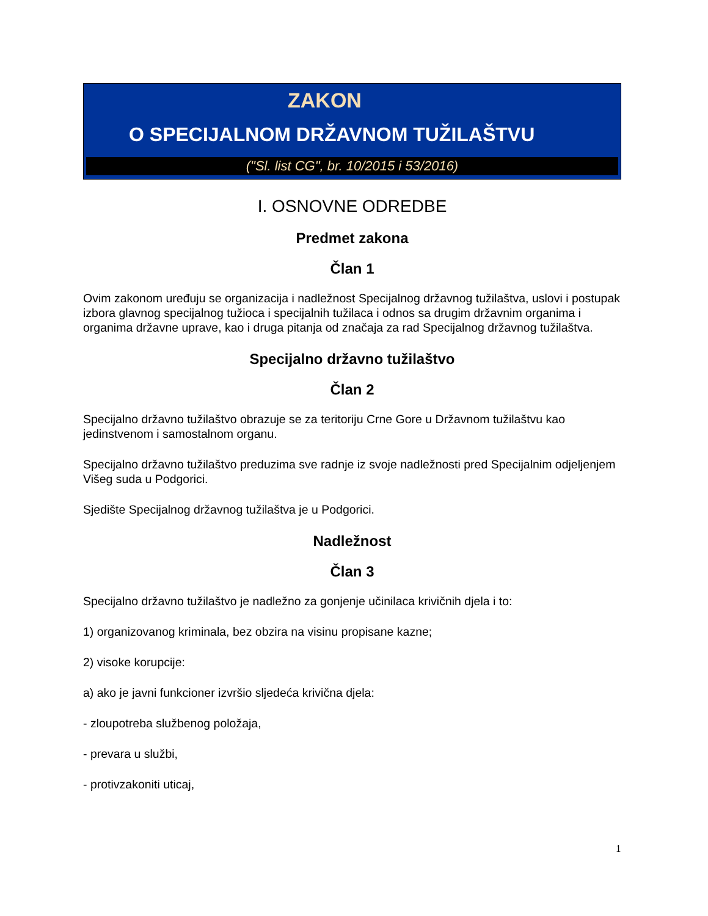ZAKON
O SPECIJALNOM DRŽAVNOM TUŽILAŠTVU
("Sl. list CG", br. 10/2015 i 53/2016)
I. OSNOVNE ODREDBE
Predmet zakona
Član 1
Ovim zakonom uređuju se organizacija i nadležnost Specijalnog državnog tužilaštva, uslovi i postupak izbora glavnog specijalnog tužioca i specijalnih tužilaca i odnos sa drugim državnim organima i organima državne uprave, kao i druga pitanja od značaja za rad Specijalnog državnog tužilaštva.
Specijalno državno tužilaštvo
Član 2
Specijalno državno tužilaštvo obrazuje se za teritoriju Crne Gore u Državnom tužilaštvu kao jedinstvenom i samostalnom organu.
Specijalno državno tužilaštvo preduzima sve radnje iz svoje nadležnosti pred Specijalnim odjeljenjem Višeg suda u Podgorici.
Sjedište Specijalnog državnog tužilaštva je u Podgorici.
Nadležnost
Član 3
Specijalno državno tužilaštvo je nadležno za gonjenje učinilaca krivičnih djela i to:
1) organizovanog kriminala, bez obzira na visinu propisane kazne;
2) visoke korupcije:
a) ako je javni funkcioner izvršio sljedeća krivična djela:
- zloupotreba službenog položaja,
- prevara u službi,
- protivzakoniti uticaj,
1